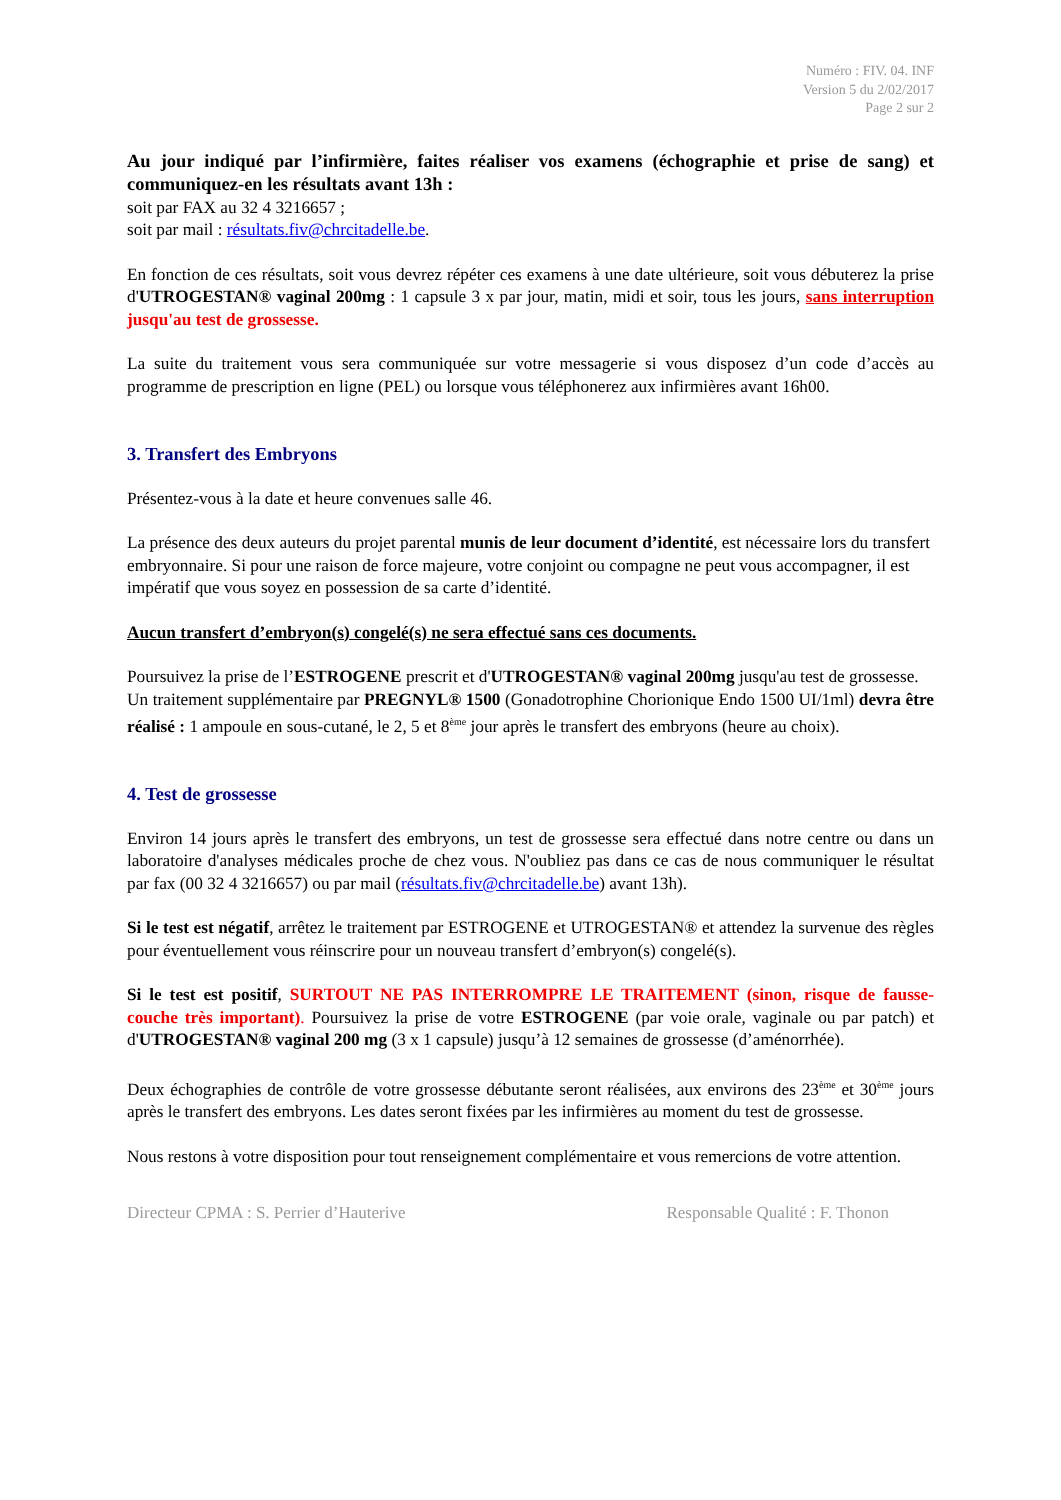Numéro : FIV. 04. INF
Version 5 du 2/02/2017
Page 2 sur 2
Au jour indiqué par l’infirmière, faites réaliser vos examens (échographie et prise de sang) et communiquez-en les résultats avant 13h :
soit par FAX au 32 4 3216657 ;
soit par mail : résultats.fiv@chrcitadelle.be.
En fonction de ces résultats, soit vous devrez répéter ces examens à une date ultérieure, soit vous débuterez la prise d'UTROGESTAN® vaginal 200mg : 1 capsule 3 x par jour, matin, midi et soir, tous les jours, sans interruption jusqu'au test de grossesse.
La suite du traitement vous sera communiquée sur votre messagerie si vous disposez d’un code d’accès au programme de prescription en ligne (PEL) ou lorsque vous téléphonerez aux infirmières avant 16h00.
3. Transfert des Embryons
Présentez-vous à la date et heure convenues salle 46.
La présence des deux auteurs du projet parental munis de leur document d’identité, est nécessaire lors du transfert embryonnaire. Si pour une raison de force majeure, votre conjoint ou compagne ne peut vous accompagner, il est impératif que vous soyez en possession de sa carte d’identité.
Aucun transfert d’embryon(s) congelé(s) ne sera effectué sans ces documents.
Poursuivez la prise de l’ESTROGENE prescrit et d'UTROGESTAN® vaginal 200mg jusqu'au test de grossesse.
Un traitement supplémentaire par PREGNYL® 1500 (Gonadotrophine Chorionique Endo 1500 UI/1ml) devra être réalisé : 1 ampoule en sous-cutané, le 2, 5 et 8<sup>ème</sup> jour après le transfert des embryons (heure au choix).
4. Test de grossesse
Environ 14 jours après le transfert des embryons, un test de grossesse sera effectué dans notre centre ou dans un laboratoire d'analyses médicales proche de chez vous. N'oubliez pas dans ce cas de nous communiquer le résultat par fax (00 32 4 3216657) ou par mail (résultats.fiv@chrcitadelle.be) avant 13h).
Si le test est négatif, arrêtez le traitement par ESTROGENE et UTROGESTAN® et attendez la survenue des règles pour éventuellement vous réinscrire pour un nouveau transfert d’embryon(s) congelé(s).
Si le test est positif, SURTOUT NE PAS INTERROMPRE LE TRAITEMENT (sinon, risque de fausse-couche très important). Poursuivez la prise de votre ESTROGENE (par voie orale, vaginale ou par patch) et d'UTROGESTAN® vaginal 200 mg (3 x 1 capsule) jusqu’à 12 semaines de grossesse (d’aménorrhée).
Deux échographies de contrôle de votre grossesse débutante seront réalisées, aux environs des 23<sup>ème</sup> et 30<sup>ème</sup> jours après le transfert des embryons. Les dates seront fixées par les infirmières au moment du test de grossesse.
Nous restons à votre disposition pour tout renseignement complémentaire et vous remercions de votre attention.
Directeur CPMA : S. Perrier d’Hauterive Responsable Qualité : F. Thonon